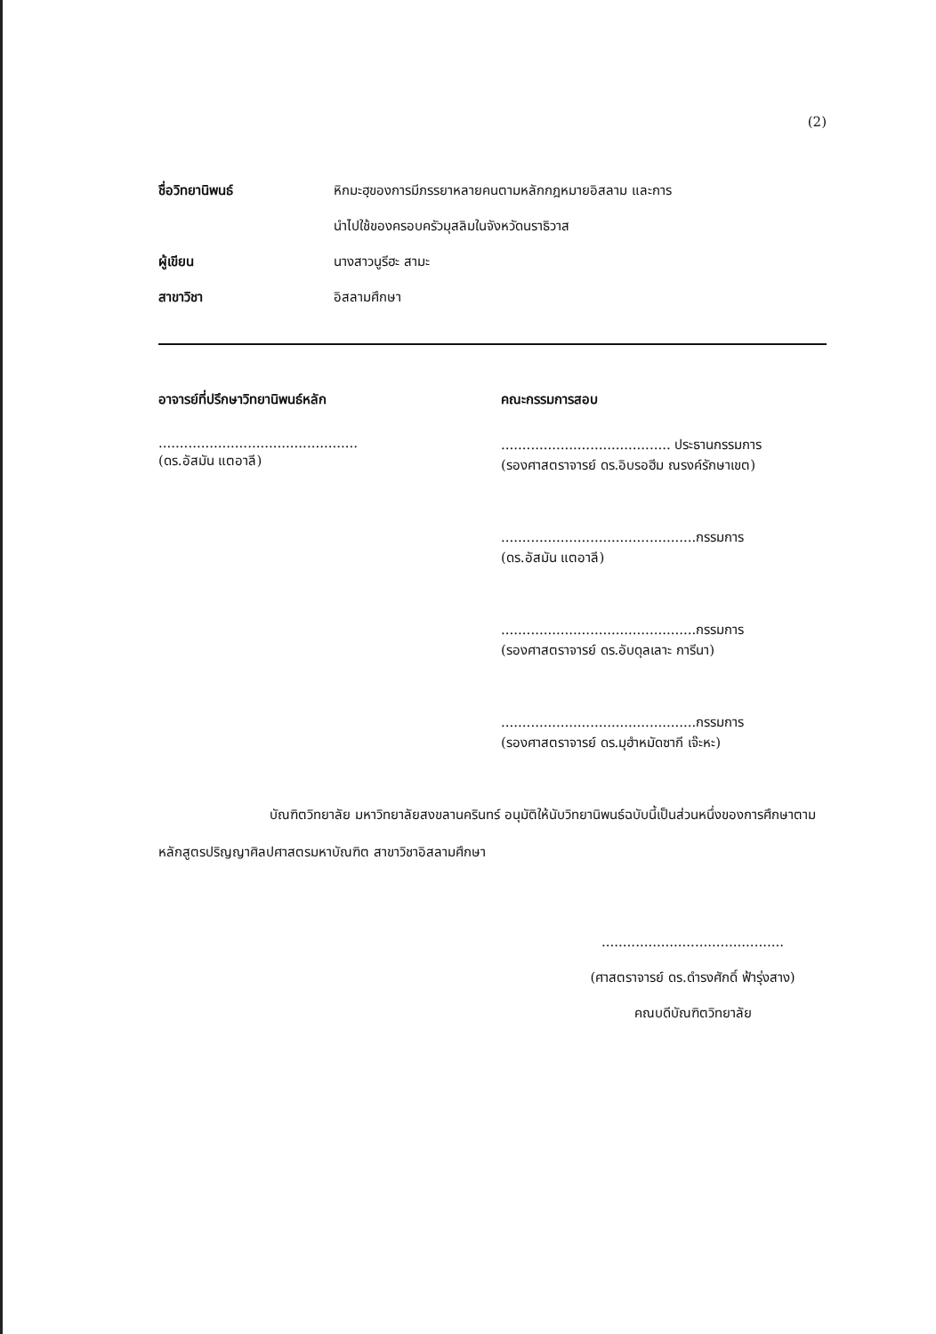(2)
ชื่อวิทยานิพนธ์ หิกมะฮฺของการมีภรรยาหลายคนตามหลักกฎหมายอิสลาม และการ
นำไปใช้ของครอบครัวมุสลิมในจังหวัดนราธิวาส
ผู้เขียน นางสาวนูรีฮะ สามะ
สาขาวิชา อิสลามศึกษา
อาจารย์ที่ปรึกษาวิทยานิพนธ์หลัก
...............................................
(ดร.อัสมัน แตอาลี)
คณะกรรมการสอบ
........................................ ประธานกรรมการ
(รองศาสตราจารย์ ดร.อิบรอฮีม ณรงค์รักษาเขต)
..............................................กรรมการ
(ดร.อัสมัน แตอาลี)
..............................................กรรมการ
(รองศาสตราจารย์ ดร.อับดุลเลาะ การีนา)
..............................................กรรมการ
(รองศาสตราจารย์ ดร.มุฮำหมัดซากี เจ๊ะหะ)
บัณฑิตวิทยาลัย มหาวิทยาลัยสงขลานครินทร์ อนุมัติให้นับวิทยานิพนธ์ฉบับนี้เป็นส่วนหนึ่งของการศึกษาตามหลักสูตรปริญญาศิลปศาสตรมหาบัณฑิต สาขาวิชาอิสลามศึกษา
...........................................
(ศาสตราจารย์ ดร.ดำรงศักดิ์ ฟ้ารุ่งสาง)
คณบดีบัณฑิตวิทยาลัย